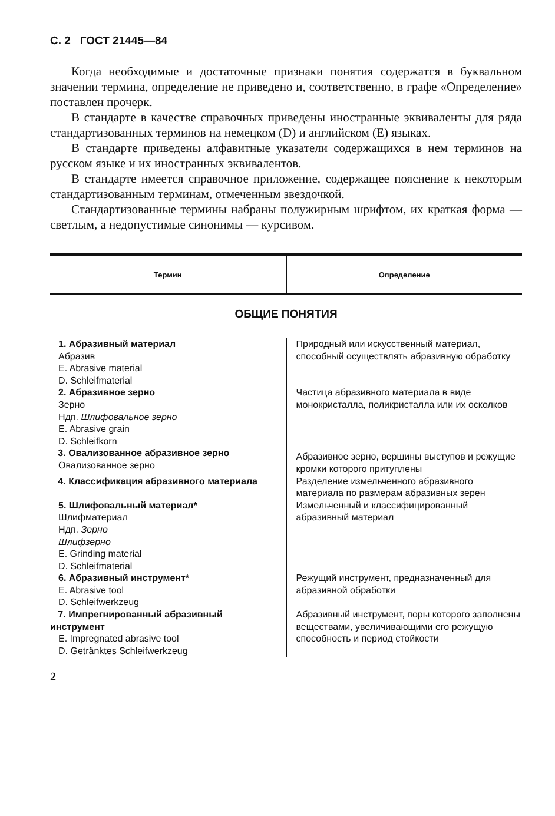С. 2 ГОСТ 21445—84
Когда необходимые и достаточные признаки понятия содержатся в буквальном значении термина, определение не приведено и, соответственно, в графе «Определение» поставлен прочерк.
В стандарте в качестве справочных приведены иностранные эквиваленты для ряда стандартизованных терминов на немецком (D) и английском (E) языках.
В стандарте приведены алфавитные указатели содержащихся в нем терминов на русском языке и их иностранных эквивалентов.
В стандарте имеется справочное приложение, содержащее пояснение к некоторым стандартизованным терминам, отмеченным звездочкой.
Стандартизованные термины набраны полужирным шрифтом, их краткая форма — светлым, а недопустимые синонимы — курсивом.
| Термин | Определение |
| --- | --- |
ОБЩИЕ ПОНЯТИЯ
| 1. Абразивный материал Абразив E. Abrasive material D. Schleifmaterial | Природный или искусственный материал, способный осуществлять абразивную обработку |
| 2. Абразивное зерно Зерно Ндп. Шлифовальное зерно E. Abrasive grain D. Schleifkorn | Частица абразивного материала в виде монокристалла, поликристалла или их осколков |
| 3. Овализованное абразивное зерно Овализованное зерно | Абразивное зерно, вершины выступов и режущие кромки которого притуплены |
| 4. Классификация абразивного материала | Разделение измельченного абразивного материала по размерам абразивных зерен |
| 5. Шлифовальный материал* Шлифматериал Ндп. Зерно Шлифзерно E. Grinding material D. Schleifmaterial | Измельченный и классифицированный абразивный материал |
| 6. Абразивный инструмент* E. Abrasive tool D. Schleifwerkzeug | Режущий инструмент, предназначенный для абразивной обработки |
| 7. Импрегнированный абразивный инструмент E. Impregnated abrasive tool D. Getränktes Schleifwerkzeug | Абразивный инструмент, поры которого заполнены веществами, увеличивающими его режущую способность и период стойкости |
2